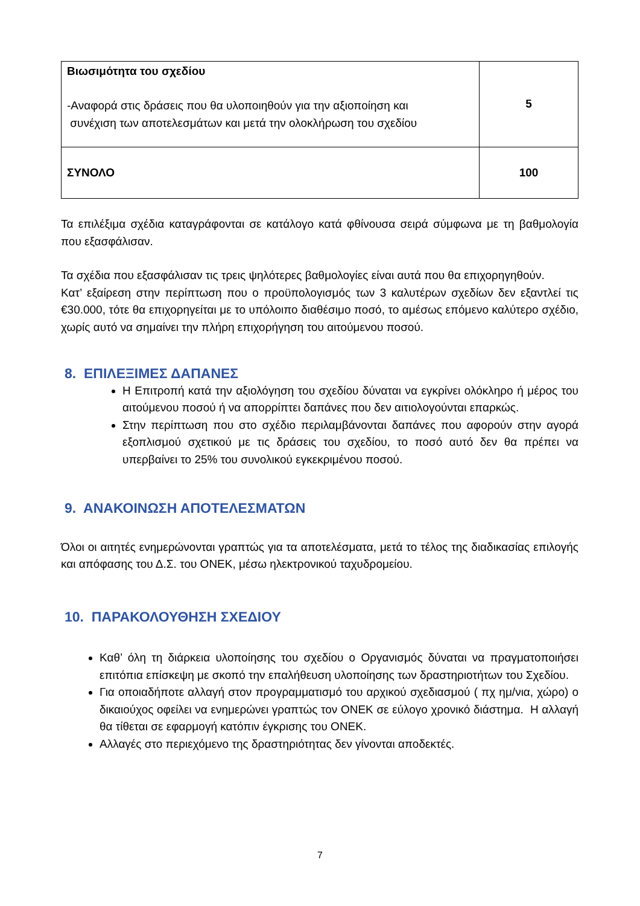| Βιωσιμότητα του σχεδίου -Αναφορά στις δράσεις που θα υλοποιηθούν για την αξιοποίηση και συνέχιση των αποτελεσμάτων και μετά την ολοκλήρωση του σχεδίου | 5 |
| ΣΥΝΟΛΟ | 100 |
Τα επιλέξιμα σχέδια καταγράφονται σε κατάλογο κατά φθίνουσα σειρά σύμφωνα με τη βαθμολογία που εξασφάλισαν.
Τα σχέδια που εξασφάλισαν τις τρεις ψηλότερες βαθμολογίες είναι αυτά που θα επιχορηγηθούν.
Κατ’ εξαίρεση στην περίπτωση που ο προϋπολογισμός των 3 καλυτέρων σχεδίων δεν εξαντλεί τις €30.000, τότε θα επιχορηγείται με το υπόλοιπο διαθέσιμο ποσό, το αμέσως επόμενο καλύτερο σχέδιο, χωρίς αυτό να σημαίνει την πλήρη επιχορήγηση του αιτούμενου ποσού.
8. ΕΠΙΛΕΞΙΜΕΣ ΔΑΠΑΝΕΣ
Η Επιτροπή κατά την αξιολόγηση του σχεδίου δύναται να εγκρίνει ολόκληρο ή μέρος του αιτούμενου ποσού ή να απορρίπτει δαπάνες που δεν αιτιολογούνται επαρκώς.
Στην περίπτωση που στο σχέδιο περιλαμβάνονται δαπάνες που αφορούν στην αγορά εξοπλισμού σχετικού με τις δράσεις του σχεδίου, το ποσό αυτό δεν θα πρέπει να υπερβαίνει το 25% του συνολικού εγκεκριμένου ποσού.
9. ΑΝΑΚΟΙΝΩΣΗ ΑΠΟΤΕΛΕΣΜΑΤΩΝ
Όλοι οι αιτητές ενημερώνονται γραπτώς για τα αποτελέσματα, μετά το τέλος της διαδικασίας επιλογής και απόφασης του Δ.Σ. του ΟΝΕΚ, μέσω ηλεκτρονικού ταχυδρομείου.
10. ΠΑΡΑΚΟΛΟΥΘΗΣΗ ΣΧΕΔΙΟΥ
Καθ’ όλη τη διάρκεια υλοποίησης του σχεδίου ο Οργανισμός δύναται να πραγματοποιήσει επιτόπια επίσκεψη με σκοπό την επαλήθευση υλοποίησης των δραστηριοτήτων του Σχεδίου.
Για οποιαδήποτε αλλαγή στον προγραμματισμό του αρχικού σχεδιασμού ( πχ ημ/νια, χώρο) ο δικαιούχος οφείλει να ενημερώνει γραπτώς τον ΟΝΕΚ σε εύλογο χρονικό διάστημα. Η αλλαγή θα τίθεται σε εφαρμογή κατόπιν έγκρισης του ΟΝΕΚ.
Αλλαγές στο περιεχόμενο της δραστηριότητας δεν γίνονται αποδεκτές.
7